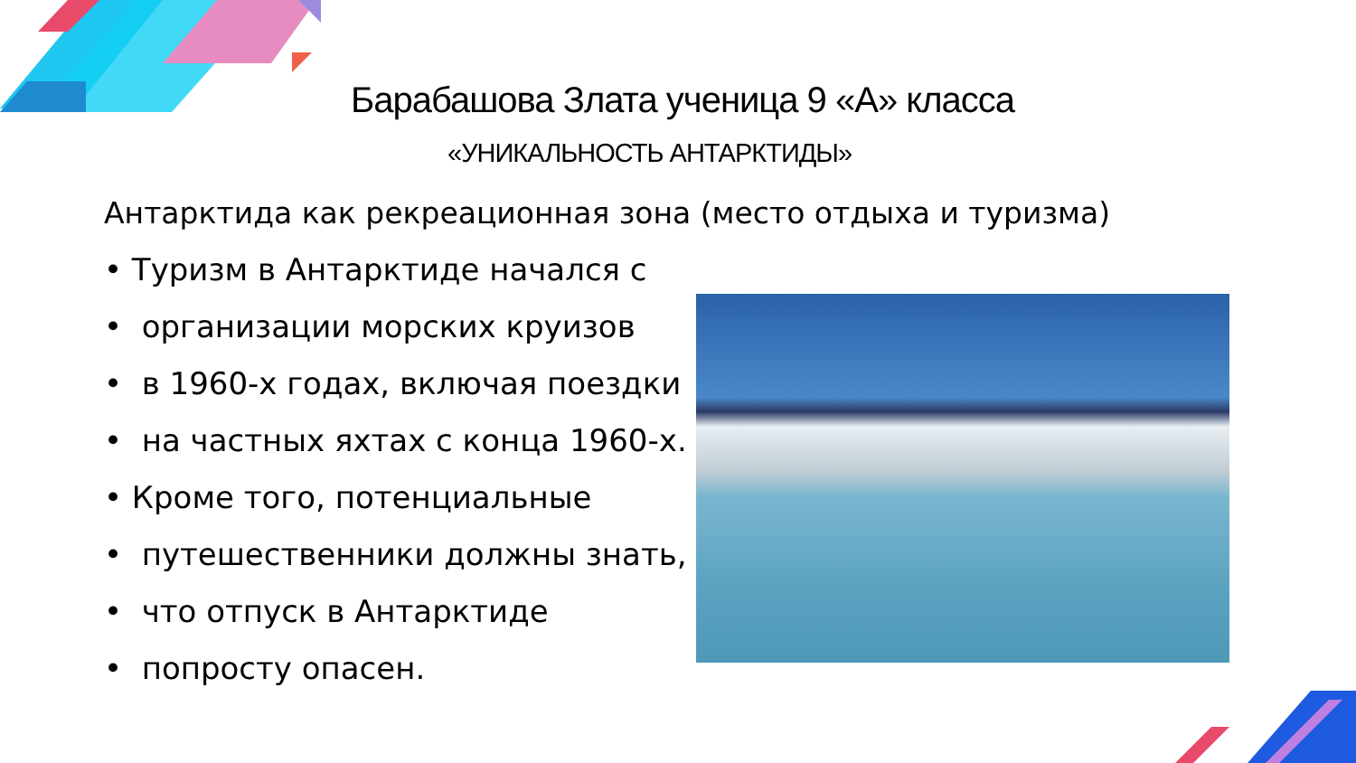Барабашова Злата ученица 9 «А» класса
«УНИКАЛЬНОСТЬ АНТАРКТИДЫ»
Антарктида как рекреационная зона (место отдыха и туризма)
• Туризм в Антарктиде начался с
• организации морских круизов
• в 1960-х годах, включая поездки
• на частных яхтах с конца 1960-х.
• Кроме того, потенциальные
• путешественники должны знать,
• что отпуск в Антарктиде
• попросту опасен.